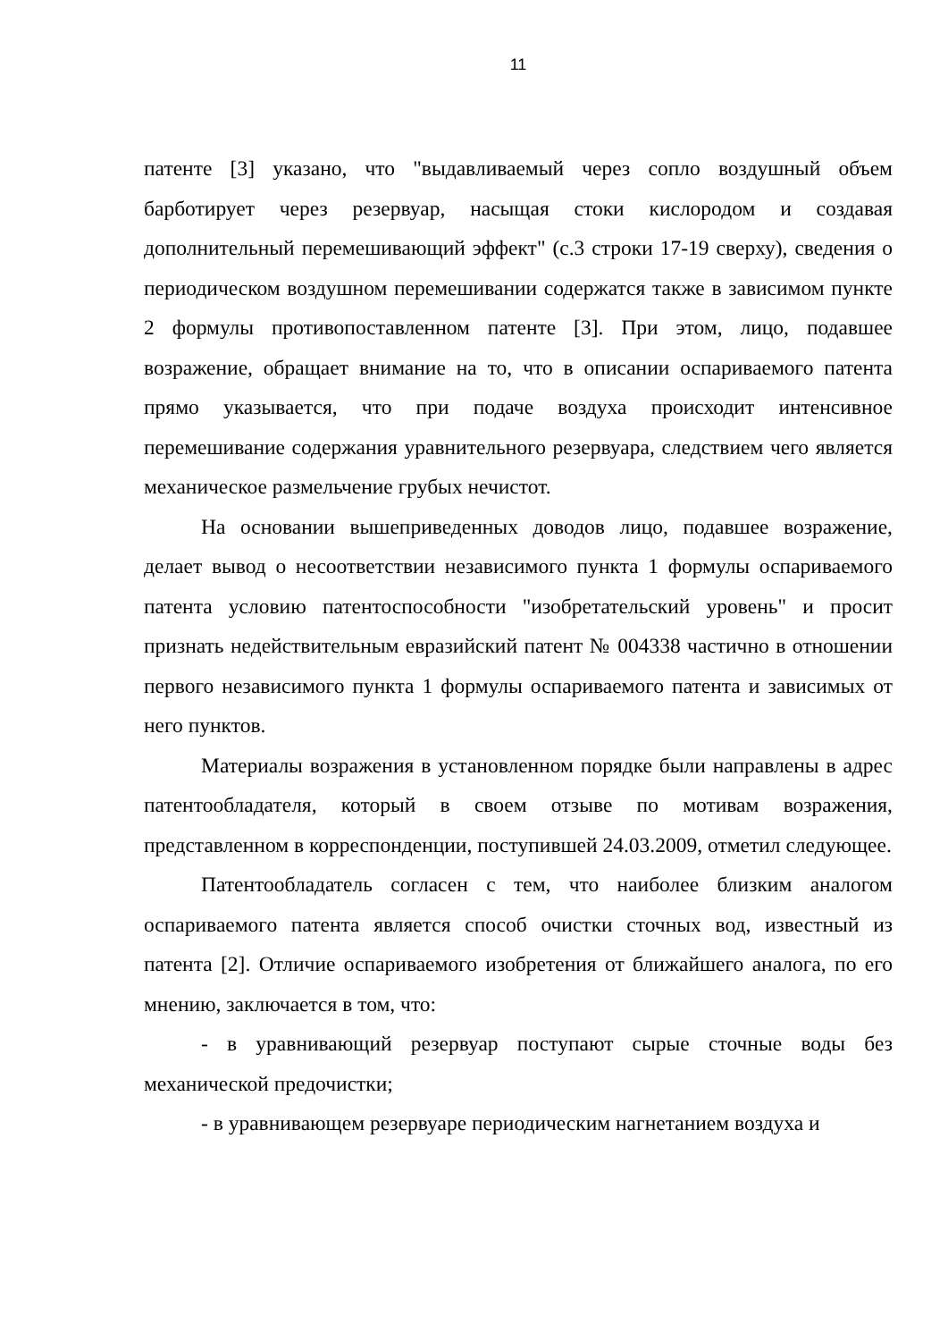11
патенте [3] указано, что "выдавливаемый через сопло воздушный объем барботирует через резервуар, насыщая стоки кислородом и создавая дополнительный перемешивающий эффект" (с.3 строки 17-19 сверху), сведения о периодическом воздушном перемешивании содержатся также в зависимом пункте 2 формулы противопоставленном патенте [3]. При этом, лицо, подавшее возражение, обращает внимание на то, что в описании оспариваемого патента прямо указывается, что при подаче воздуха происходит интенсивное перемешивание содержания уравнительного резервуара, следствием чего является механическое размельчение грубых нечистот.
На основании вышеприведенных доводов лицо, подавшее возражение, делает вывод о несоответствии независимого пункта 1 формулы оспариваемого патента условию патентоспособности "изобретательский уровень" и просит признать недействительным евразийский патент № 004338 частично в отношении первого независимого пункта 1 формулы оспариваемого патента и зависимых от него пунктов.
Материалы возражения в установленном порядке были направлены в адрес патентообладателя, который в своем отзыве по мотивам возражения, представленном в корреспонденции, поступившей 24.03.2009, отметил следующее.
Патентообладатель согласен с тем, что наиболее близким аналогом оспариваемого патента является способ очистки сточных вод, известный из патента [2]. Отличие оспариваемого изобретения от ближайшего аналога, по его мнению, заключается в том, что:
- в уравнивающий резервуар поступают сырые сточные воды без механической предочистки;
- в уравнивающем резервуаре периодическим нагнетанием воздуха и